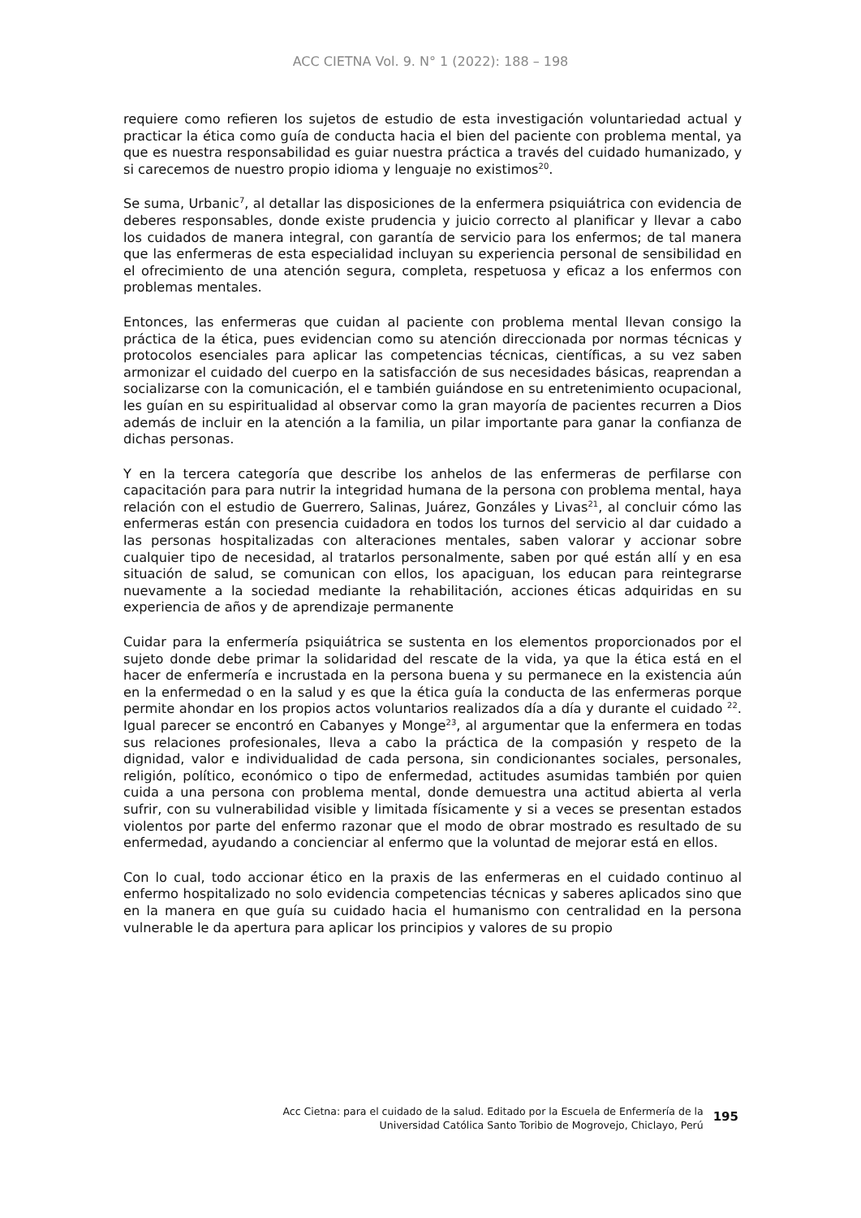ACC CIETNA Vol. 9. N° 1 (2022): 188 – 198
requiere como refieren los sujetos de estudio de esta investigación voluntariedad actual y practicar la ética como guía de conducta hacia el bien del paciente con problema mental, ya que es nuestra responsabilidad es guiar nuestra práctica a través del cuidado humanizado, y si carecemos de nuestro propio idioma y lenguaje no existimos<sup>20</sup>.
Se suma, Urbanic<sup>7</sup>, al detallar las disposiciones de la enfermera psiquiátrica con evidencia de deberes responsables, donde existe prudencia y juicio correcto al planificar y llevar a cabo los cuidados de manera integral, con garantía de servicio para los enfermos; de tal manera que las enfermeras de esta especialidad incluyan su experiencia personal de sensibilidad en el ofrecimiento de una atención segura, completa, respetuosa y eficaz a los enfermos con problemas mentales.
Entonces, las enfermeras que cuidan al paciente con problema mental llevan consigo la práctica de la ética, pues evidencian como su atención direccionada por normas técnicas y protocolos esenciales para aplicar las competencias técnicas, científicas, a su vez saben armonizar el cuidado del cuerpo en la satisfacción de sus necesidades básicas, reaprendan a socializarse con la comunicación, el e también guiándose en su entretenimiento ocupacional, les guían en su espiritualidad al observar como la gran mayoría de pacientes recurren a Dios además de incluir en la atención a la familia, un pilar importante para ganar la confianza de dichas personas.
Y en la tercera categoría que describe los anhelos de las enfermeras de perfilarse con capacitación para para nutrir la integridad humana de la persona con problema mental, haya relación con el estudio de Guerrero, Salinas, Juárez, Gonzáles y Livas<sup>21</sup>, al concluir cómo las enfermeras están con presencia cuidadora en todos los turnos del servicio al dar cuidado a las personas hospitalizadas con alteraciones mentales, saben valorar y accionar sobre cualquier tipo de necesidad, al tratarlos personalmente, saben por qué están allí y en esa situación de salud, se comunican con ellos, los apaciguan, los educan para reintegrarse nuevamente a la sociedad mediante la rehabilitación, acciones éticas adquiridas en su experiencia de años y de aprendizaje permanente
Cuidar para la enfermería psiquiátrica se sustenta en los elementos proporcionados por el sujeto donde debe primar la solidaridad del rescate de la vida, ya que la ética está en el hacer de enfermería e incrustada en la persona buena y su permanece en la existencia aún en la enfermedad o en la salud y es que la ética guía la conducta de las enfermeras porque permite ahondar en los propios actos voluntarios realizados día a día y durante el cuidado <sup>22</sup>. Igual parecer se encontró en Cabanyes y Monge<sup>23</sup>, al argumentar que la enfermera en todas sus relaciones profesionales, lleva a cabo la práctica de la compasión y respeto de la dignidad, valor e individualidad de cada persona, sin condicionantes sociales, personales, religión, político, económico o tipo de enfermedad, actitudes asumidas también por quien cuida a una persona con problema mental, donde demuestra una actitud abierta al verla sufrir, con su vulnerabilidad visible y limitada físicamente y si a veces se presentan estados violentos por parte del enfermo razonar que el modo de obrar mostrado es resultado de su enfermedad, ayudando a concienciar al enfermo que la voluntad de mejorar está en ellos.
Con lo cual, todo accionar ético en la praxis de las enfermeras en el cuidado continuo al enfermo hospitalizado no solo evidencia competencias técnicas y saberes aplicados sino que en la manera en que guía su cuidado hacia el humanismo con centralidad en la persona vulnerable le da apertura para aplicar los principios y valores de su propio
Acc Cietna: para el cuidado de la salud. Editado por la Escuela de Enfermería de la
Universidad Católica Santo Toribio de Mogrovejo, Chiclayo, Perú
195